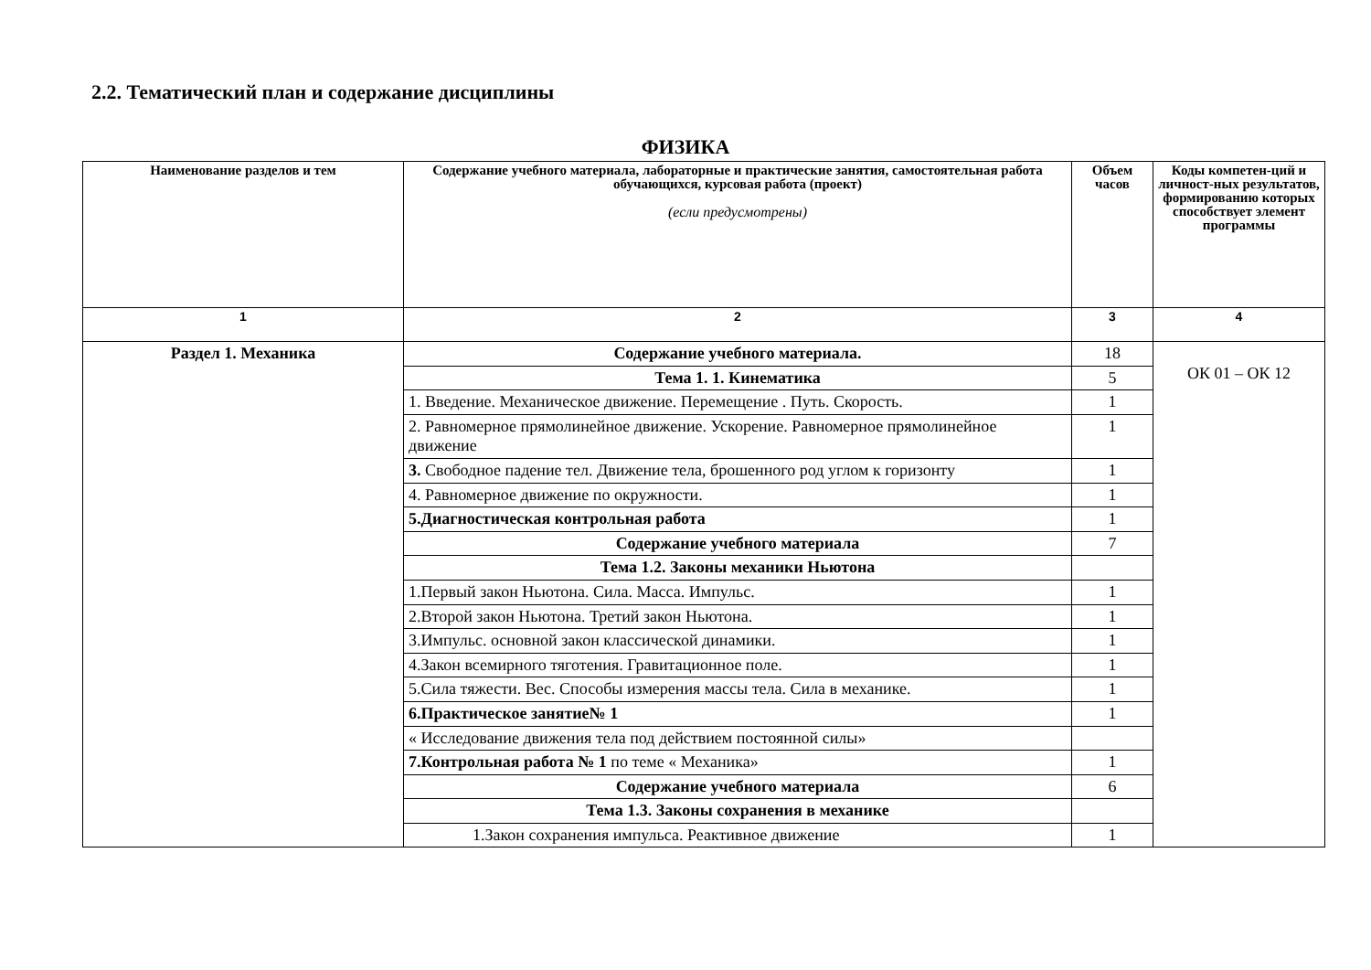2.2. Тематический план и содержание дисциплины
ФИЗИКА
| Наименование разделов и тем | Содержание учебного материала, лабораторные и практические занятия, самостоятельная работа обучающихся, курсовая работа (проект) (если предусмотрены) | Объем часов | Коды компетен-ций и личност-ных результатов, формированию которых способствует элемент программы |
| --- | --- | --- | --- |
| 1 | 2 | 3 | 4 |
| Раздел 1. Механика | Содержание учебного материала. | 18 | ОК 01 – ОК 12 |
| | Тема 1. 1. Кинематика | 5 | |
| | 1. Введение. Механическое движение. Перемещение . Путь. Скорость. | 1 | |
| | 2. Равномерное прямолинейное движение. Ускорение. Равномерное прямолинейное движение | 1 | |
| | 3. Свободное падение тел. Движение тела, брошенного род углом к горизонту | 1 | |
| | 4. Равномерное движение по окружности. | 1 | |
| | 5.Диагностическая контрольная работа | 1 | |
| | Содержание учебного материала | 7 | |
| | Тема 1.2. Законы механики Ньютона | | |
| | 1.Первый закон Ньютона. Сила. Масса. Импульс. | 1 | |
| | 2.Второй закон Ньютона. Третий закон Ньютона. | 1 | |
| | 3.Импульс. основной закон классической динамики. | 1 | |
| | 4.Закон всемирного тяготения. Гравитационное поле. | 1 | |
| | 5.Сила тяжести. Вес. Способы измерения массы тела. Сила в механике. | 1 | |
| | 6.Практическое занятие№ 1 | 1 | |
| | « Исследование движения тела под действием постоянной силы» | | |
| | 7.Контрольная работа № 1 по теме « Механика» | 1 | |
| | Содержание учебного материала | 6 | |
| | Тема 1.3. Законы сохранения в механике | | |
| | 1.Закон сохранения импульса. Реактивное движение | 1 | |